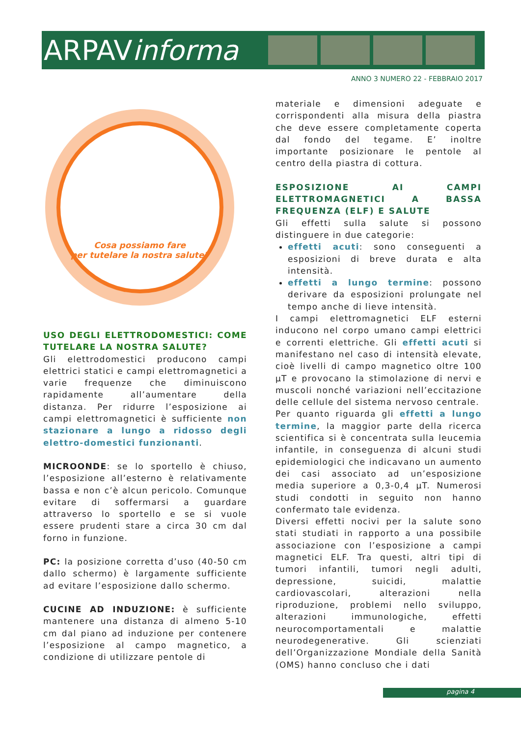ARPAVinforma
ANNO 3 NUMERO 22 - FEBBRAIO 2017
Cosa possiamo fare
per tutelare la nostra salute?
USO DEGLI ELETTRODOMESTICI: COME TUTELARE LA NOSTRA SALUTE?
Gli elettrodomestici producono campi elettrici statici e campi elettromagnetici a varie frequenze che diminuiscono rapidamente all’aumentare della distanza. Per ridurre l’esposizione ai campi elettromagnetici è sufficiente non stazionare a lungo a ridosso degli elettro-domestici funzionanti.
MICROONDE: se lo sportello è chiuso, l’esposizione all’esterno è relativamente bassa e non c’è alcun pericolo. Comunque evitare di soffermarsi a guardare attraverso lo sportello e se si vuole essere prudenti stare a circa 30 cm dal forno in funzione.
PC: la posizione corretta d’uso (40-50 cm dallo schermo) è largamente sufficiente ad evitare l’esposizione dallo schermo.
CUCINE AD INDUZIONE: è sufficiente mantenere una distanza di almeno 5-10 cm dal piano ad induzione per contenere l’esposizione al campo magnetico, a condizione di utilizzare pentole di
materiale e dimensioni adeguate e corrispondenti alla misura della piastra che deve essere completamente coperta dal fondo del tegame. E’ inoltre importante posizionare le pentole al centro della piastra di cottura.
ESPOSIZIONE AI CAMPI ELETTROMAGNETICI A BASSA FREQUENZA (ELF) E SALUTE
Gli effetti sulla salute si possono distinguere in due categorie:
effetti acuti: sono conseguenti a esposizioni di breve durata e alta intensità.
effetti a lungo termine: possono derivare da esposizioni prolungate nel tempo anche di lieve intensità.
I campi elettromagnetici ELF esterni inducono nel corpo umano campi elettrici e correnti elettriche. Gli effetti acuti si manifestano nel caso di intensità elevate, cioè livelli di campo magnetico oltre 100 μT e provocano la stimolazione di nervi e muscoli nonché variazioni nell’eccitazione delle cellule del sistema nervoso centrale.
Per quanto riguarda gli effetti a lungo termine, la maggior parte della ricerca scientifica si è concentrata sulla leucemia infantile, in conseguenza di alcuni studi epidemiologici che indicavano un aumento dei casi associato ad un’esposizione media superiore a 0,3-0,4 μT. Numerosi studi condotti in seguito non hanno confermato tale evidenza.
Diversi effetti nocivi per la salute sono stati studiati in rapporto a una possibile associazione con l’esposizione a campi magnetici ELF. Tra questi, altri tipi di tumori infantili, tumori negli adulti, depressione, suicidi, malattie cardiovascolari, alterazioni nella riproduzione, problemi nello sviluppo, alterazioni immunologiche, effetti neurocomportamentali e malattie neurodegenerative. Gli scienziati dell’Organizzazione Mondiale della Sanità (OMS) hanno concluso che i dati
pagina 4